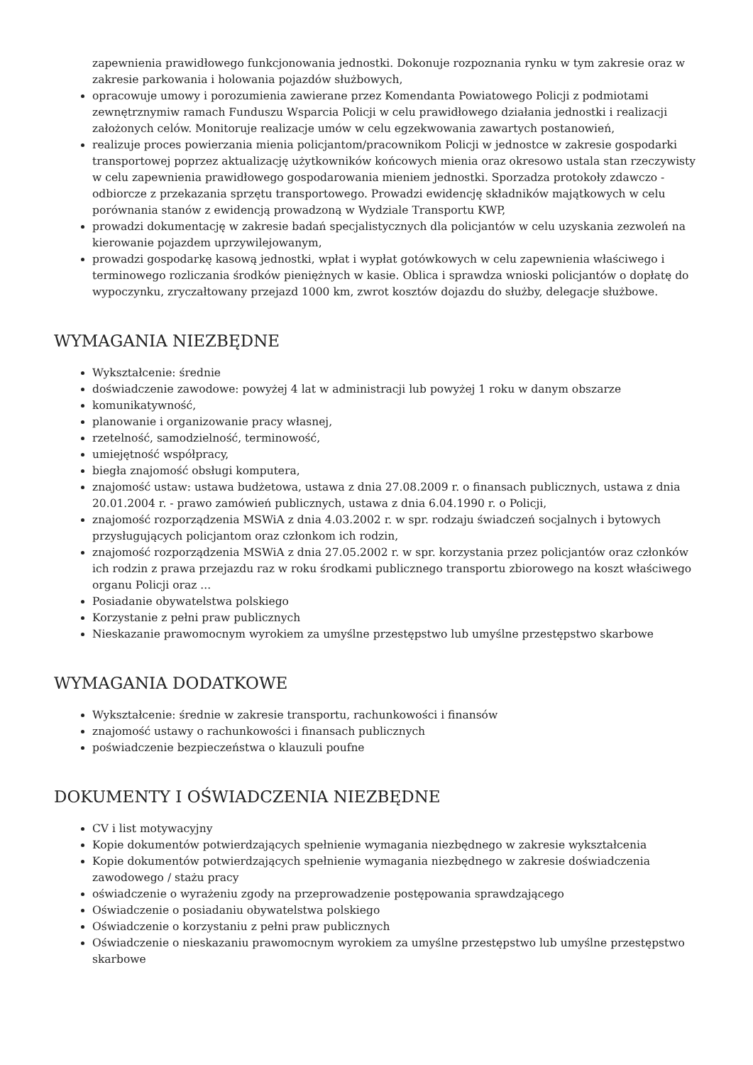zapewnienia prawidłowego funkcjonowania jednostki. Dokonuje rozpoznania rynku w tym zakresie oraz w zakresie parkowania i holowania pojazdów służbowych,
opracowuje umowy i porozumienia zawierane przez Komendanta Powiatowego Policji z podmiotami zewnętrznymiw ramach Funduszu Wsparcia Policji w celu prawidłowego działania jednostki i realizacji założonych celów. Monitoruje realizacje umów w celu egzekwowania zawartych postanowień,
realizuje proces powierzania mienia policjantom/pracownikom Policji w jednostce w zakresie gospodarki transportowej poprzez aktualizację użytkowników końcowych mienia oraz okresowo ustala stan rzeczywisty w celu zapewnienia prawidłowego gospodarowania mieniem jednostki. Sporzadza protokoły zdawczo - odbiorcze z przekazania sprzętu transportowego. Prowadzi ewidencję składników majątkowych w celu porównania stanów z ewidencją prowadzoną w Wydziale Transportu KWP,
prowadzi dokumentację w zakresie badań specjalistycznych dla policjantów w celu uzyskania zezwoleń na kierowanie pojazdem uprzywilejowanym,
prowadzi gospodarkę kasową jednostki, wpłat i wypłat gotówkowych w celu zapewnienia właściwego i terminowego rozliczania środków pieniężnych w kasie. Oblica i sprawdza wnioski policjantów o dopłatę do wypoczynku, zryczałtowany przejazd 1000 km, zwrot kosztów dojazdu do służby, delegacje służbowe.
WYMAGANIA NIEZBĘDNE
Wykształcenie: średnie
doświadczenie zawodowe: powyżej 4 lat w administracji lub powyżej 1 roku w danym obszarze
komunikatywność,
planowanie i organizowanie pracy własnej,
rzetelność, samodzielność, terminowość,
umiejętność współpracy,
biegła znajomość obsługi komputera,
znajomość ustaw: ustawa budżetowa, ustawa z dnia 27.08.2009 r. o finansach publicznych, ustawa z dnia 20.01.2004 r. - prawo zamówień publicznych, ustawa z dnia 6.04.1990 r. o Policji,
znajomość rozporządzenia MSWiA z dnia 4.03.2002 r. w spr. rodzaju świadczeń socjalnych i bytowych przysługujących policjantom oraz członkom ich rodzin,
znajomość rozporządzenia MSWiA z dnia 27.05.2002 r. w spr. korzystania przez policjantów oraz członków ich rodzin z prawa przejazdu raz w roku środkami publicznego transportu zbiorowego na koszt właściwego organu Policji oraz ...
Posiadanie obywatelstwa polskiego
Korzystanie z pełni praw publicznych
Nieskazanie prawomocnym wyrokiem za umyślne przestępstwo lub umyślne przestępstwo skarbowe
WYMAGANIA DODATKOWE
Wykształcenie: średnie w zakresie transportu, rachunkowości i finansów
znajomość ustawy o rachunkowości i finansach publicznych
poświadczenie bezpieczeństwa o klauzuli poufne
DOKUMENTY I OŚWIADCZENIA NIEZBĘDNE
CV i list motywacyjny
Kopie dokumentów potwierdzających spełnienie wymagania niezbędnego w zakresie wykształcenia
Kopie dokumentów potwierdzających spełnienie wymagania niezbędnego w zakresie doświadczenia zawodowego / stażu pracy
oświadczenie o wyrażeniu zgody na przeprowadzenie postępowania sprawdzającego
Oświadczenie o posiadaniu obywatelstwa polskiego
Oświadczenie o korzystaniu z pełni praw publicznych
Oświadczenie o nieskazaniu prawomocnym wyrokiem za umyślne przestępstwo lub umyślne przestępstwo skarbowe